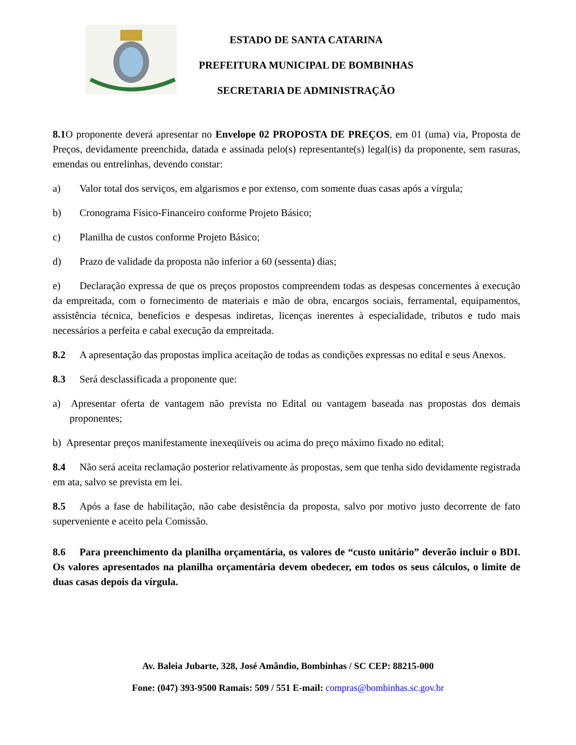ESTADO DE SANTA CATARINA
PREFEITURA MUNICIPAL DE BOMBINHAS
SECRETARIA DE ADMINISTRAÇÃO
8.1 O proponente deverá apresentar no Envelope 02 PROPOSTA DE PREÇOS, em 01 (uma) via, Proposta de Preços, devidamente preenchida, datada e assinada pelo(s) representante(s) legal(is) da proponente, sem rasuras, emendas ou entrelinhas, devendo constar:
a) Valor total dos serviços, em algarismos e por extenso, com somente duas casas após a vírgula;
b) Cronograma Físico-Financeiro conforme Projeto Básico;
c) Planilha de custos conforme Projeto Básico;
d) Prazo de validade da proposta não inferior a 60 (sessenta) dias;
e) Declaração expressa de que os preços propostos compreendem todas as despesas concernentes à execução da empreitada, com o fornecimento de materiais e mão de obra, encargos sociais, ferramental, equipamentos, assistência técnica, benefícios e despesas indiretas, licenças inerentes à especialidade, tributos e tudo mais necessários a perfeita e cabal execução da empreitada.
8.2 A apresentação das propostas implica aceitação de todas as condições expressas no edital e seus Anexos.
8.3 Será desclassificada a proponente que:
a) Apresentar oferta de vantagem não prevista no Edital ou vantagem baseada nas propostas dos demais proponentes;
b) Apresentar preços manifestamente inexeqüíveis ou acima do preço máximo fixado no edital;
8.4 Não será aceita reclamação posterior relativamente às propostas, sem que tenha sido devidamente registrada em ata, salvo se prevista em lei.
8.5 Após a fase de habilitação, não cabe desistência da proposta, salvo por motivo justo decorrente de fato superveniente e aceito pela Comissão.
8.6 Para preenchimento da planilha orçamentária, os valores de “custo unitário” deverão incluir o BDI. Os valores apresentados na planilha orçamentária devem obedecer, em todos os seus cálculos, o limite de duas casas depois da vírgula.
Av. Baleia Jubarte, 328, José Amândio, Bombinhas / SC CEP: 88215-000
Fone: (047) 393-9500 Ramais: 509 / 551 E-mail: compras@bombinhas.sc.gov.br